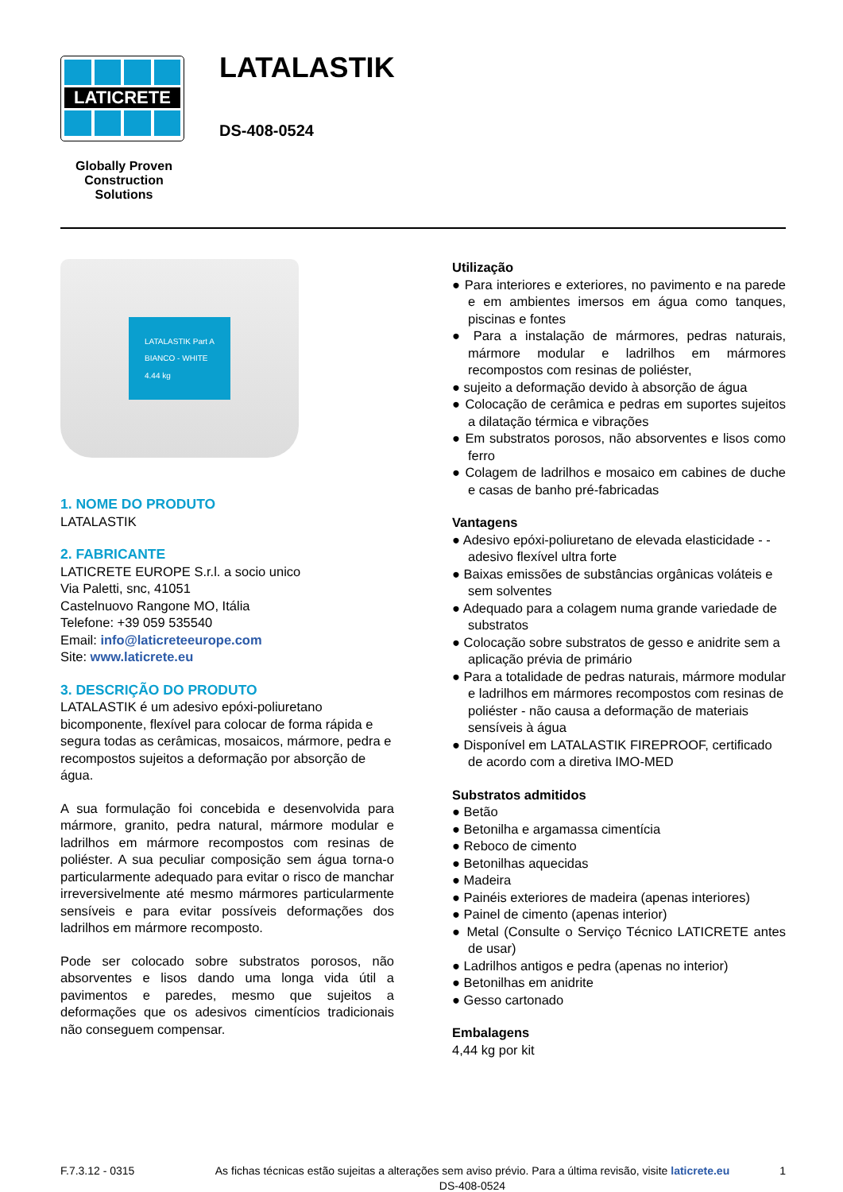LATICRETE
Globally Proven
Construction Solutions
LATALASTIK
DS-408-0524
LATALASTIK Part A
BIANCO - WHITE
4.44 kg
1. NOME DO PRODUTO
LATALASTIK
2. FABRICANTE
LATICRETE EUROPE S.r.l. a socio unico
Via Paletti, snc, 41051
Castelnuovo Rangone MO, Itália
Telefone: +39 059 535540
Email: info@laticreteeurope.com
Site: www.laticrete.eu
3. DESCRIÇÃO DO PRODUTO
LATALASTIK é um adesivo epóxi-poliuretano bicomponente, flexível para colocar de forma rápida e segura todas as cerâmicas, mosaicos, mármore, pedra e recompostos sujeitos a deformação por absorção de água.
A sua formulação foi concebida e desenvolvida para mármore, granito, pedra natural, mármore modular e ladrilhos em mármore recompostos com resinas de poliéster. A sua peculiar composição sem água torna-o particularmente adequado para evitar o risco de manchar irreversivelmente até mesmo mármores particularmente sensíveis e para evitar possíveis deformações dos ladrilhos em mármore recomposto.
Pode ser colocado sobre substratos porosos, não absorventes e lisos dando uma longa vida útil a pavimentos e paredes, mesmo que sujeitos a deformações que os adesivos cimentícios tradicionais não conseguem compensar.
Utilização
● Para interiores e exteriores, no pavimento e na parede e em ambientes imersos em água como tanques, piscinas e fontes
● Para a instalação de mármores, pedras naturais, mármore modular e ladrilhos em mármores recompostos com resinas de poliéster,
● sujeito a deformação devido à absorção de água
● Colocação de cerâmica e pedras em suportes sujeitos a dilatação térmica e vibrações
● Em substratos porosos, não absorventes e lisos como ferro
● Colagem de ladrilhos e mosaico em cabines de duche e casas de banho pré-fabricadas
Vantagens
● Adesivo epóxi-poliuretano de elevada elasticidade - - adesivo flexível ultra forte
● Baixas emissões de substâncias orgânicas voláteis e sem solventes
● Adequado para a colagem numa grande variedade de substratos
● Colocação sobre substratos de gesso e anidrite sem a aplicação prévia de primário
● Para a totalidade de pedras naturais, mármore modular e ladrilhos em mármores recompostos com resinas de poliéster - não causa a deformação de materiais sensíveis à água
● Disponível em LATALASTIK FIREPROOF, certificado de acordo com a diretiva IMO-MED
Substratos admitidos
● Betão
● Betonilha e argamassa cimentícia
● Reboco de cimento
● Betonilhas aquecidas
● Madeira
● Painéis exteriores de madeira (apenas interiores)
● Painel de cimento (apenas interior)
● Metal (Consulte o Serviço Técnico LATICRETE antes de usar)
● Ladrilhos antigos e pedra (apenas no interior)
● Betonilhas em anidrite
● Gesso cartonado
Embalagens
4,44 kg por kit
F.7.3.12 - 0315 As fichas técnicas estão sujeitas a alterações sem aviso prévio. Para a última revisão, visite laticrete.eu DS-408-0524
1